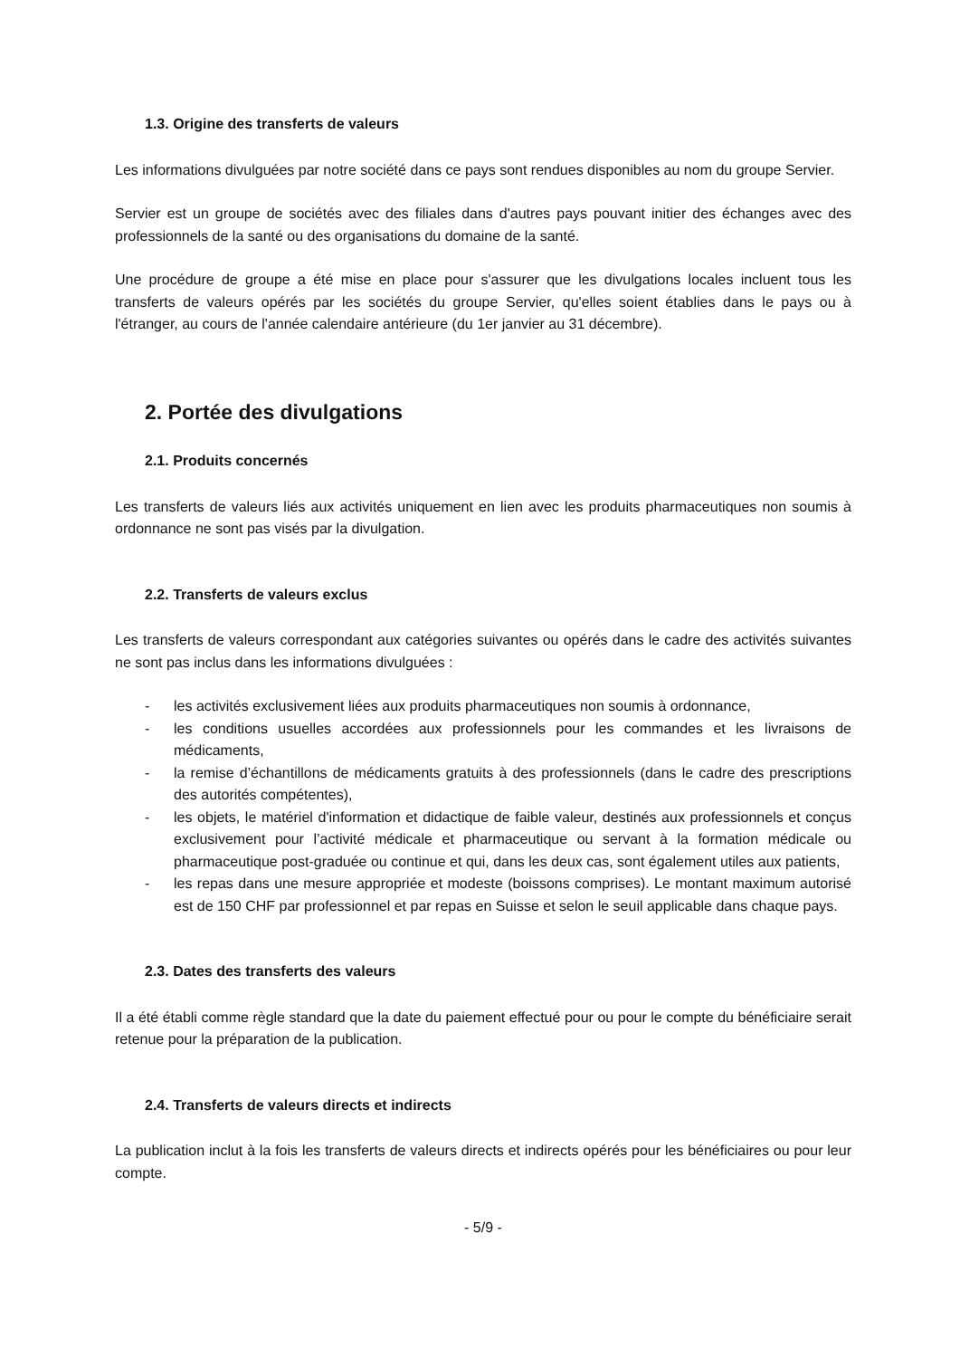1.3. Origine des transferts de valeurs
Les informations divulguées par notre société dans ce pays sont rendues disponibles au nom du groupe Servier.
Servier est un groupe de sociétés avec des filiales dans d'autres pays pouvant initier des échanges avec des professionnels de la santé ou des organisations du domaine de la santé.
Une procédure de groupe a été mise en place pour s'assurer que les divulgations locales incluent tous les transferts de valeurs opérés par les sociétés du groupe Servier, qu'elles soient établies dans le pays ou à l'étranger, au cours de l'année calendaire antérieure (du 1er janvier au 31 décembre).
2. Portée des divulgations
2.1. Produits concernés
Les transferts de valeurs liés aux activités uniquement en lien avec les produits pharmaceutiques non soumis à ordonnance ne sont pas visés par la divulgation.
2.2. Transferts de valeurs exclus
Les transferts de valeurs correspondant aux catégories suivantes ou opérés dans le cadre des activités suivantes ne sont pas inclus dans les informations divulguées :
- les activités exclusivement liées aux produits pharmaceutiques non soumis à ordonnance,
- les conditions usuelles accordées aux professionnels pour les commandes et les livraisons de médicaments,
- la remise d’échantillons de médicaments gratuits à des professionnels (dans le cadre des prescriptions des autorités compétentes),
- les objets, le matériel d'information et didactique de faible valeur, destinés aux professionnels et conçus exclusivement pour l’activité médicale et pharmaceutique ou servant à la formation médicale ou pharmaceutique post-graduée ou continue et qui, dans les deux cas, sont également utiles aux patients,
- les repas dans une mesure appropriée et modeste (boissons comprises). Le montant maximum autorisé est de 150 CHF par professionnel et par repas en Suisse et selon le seuil applicable dans chaque pays.
2.3. Dates des transferts des valeurs
Il a été établi comme règle standard que la date du paiement effectué pour ou pour le compte du bénéficiaire serait retenue pour la préparation de la publication.
2.4. Transferts de valeurs directs et indirects
La publication inclut à la fois les transferts de valeurs directs et indirects opérés pour les bénéficiaires ou pour leur compte.
- 5/9 -